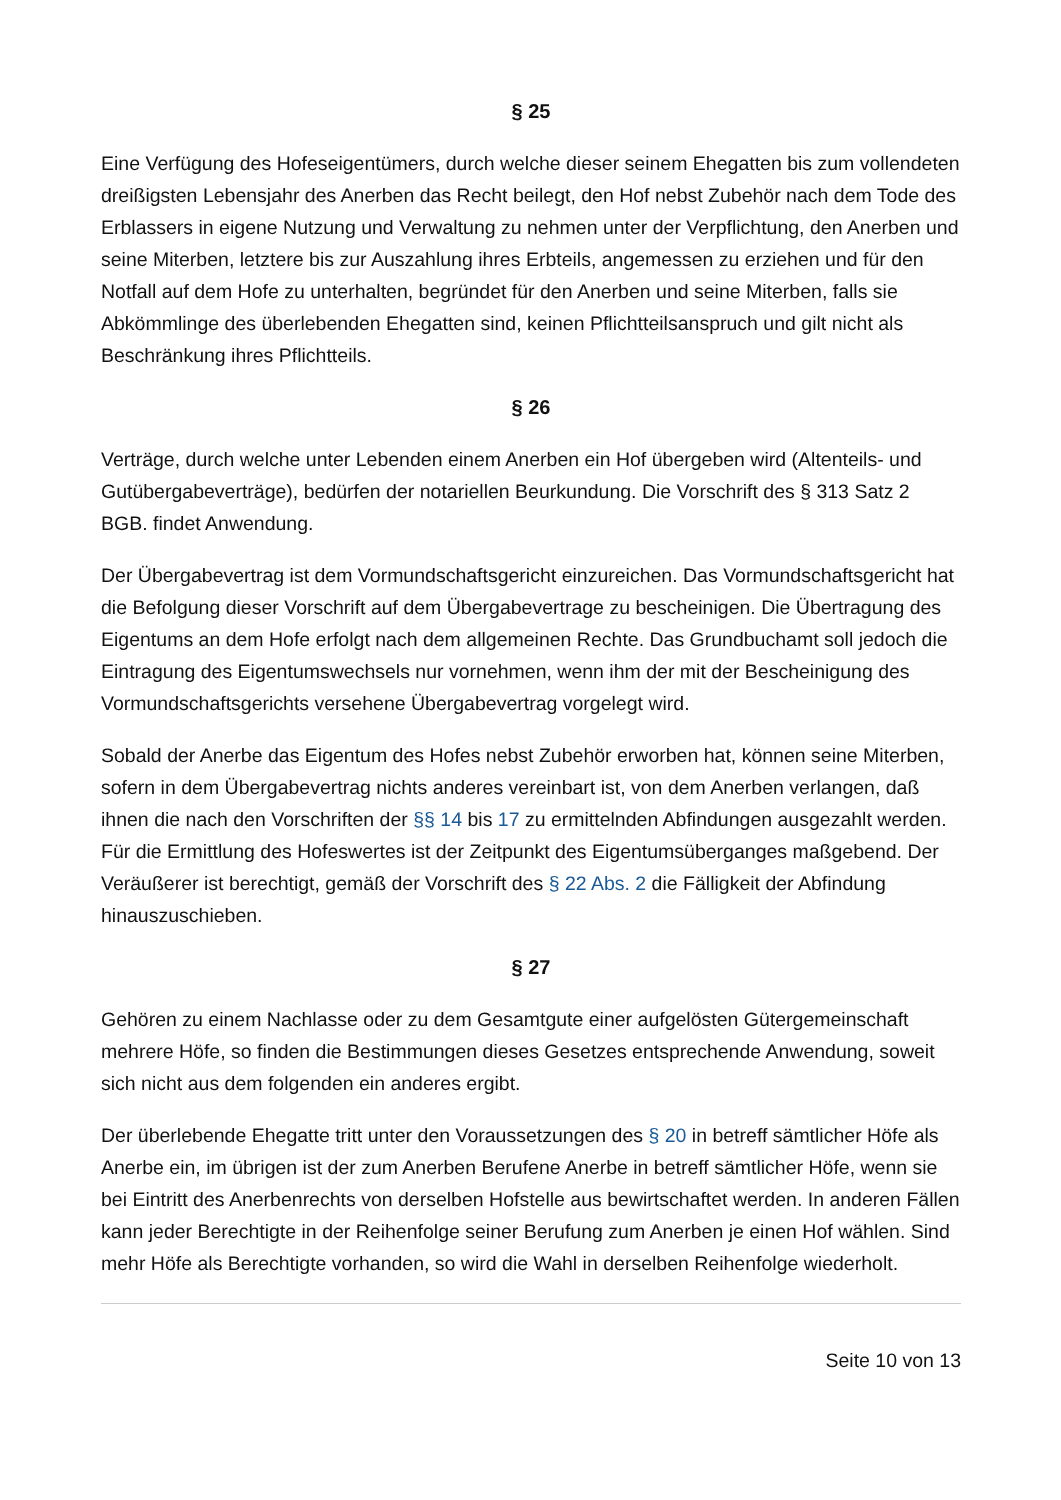§ 25
Eine Verfügung des Hofeseigentümers, durch welche dieser seinem Ehegatten bis zum vollendeten dreißigsten Lebensjahr des Anerben das Recht beilegt, den Hof nebst Zubehör nach dem Tode des Erblassers in eigene Nutzung und Verwaltung zu nehmen unter der Verpflichtung, den Anerben und seine Miterben, letztere bis zur Auszahlung ihres Erbteils, angemessen zu erziehen und für den Notfall auf dem Hofe zu unterhalten, begründet für den Anerben und seine Miterben, falls sie Abkömmlinge des überlebenden Ehegatten sind, keinen Pflichtteilsanspruch und gilt nicht als Beschränkung ihres Pflichtteils.
§ 26
Verträge, durch welche unter Lebenden einem Anerben ein Hof übergeben wird (Altenteils- und Gutübergabeverträge), bedürfen der notariellen Beurkundung. Die Vorschrift des § 313 Satz 2 BGB. findet Anwendung.
Der Übergabevertrag ist dem Vormundschaftsgericht einzureichen. Das Vormundschaftsgericht hat die Befolgung dieser Vorschrift auf dem Übergabevertrage zu bescheinigen. Die Übertragung des Eigentums an dem Hofe erfolgt nach dem allgemeinen Rechte. Das Grundbuchamt soll jedoch die Eintragung des Eigentumswechsels nur vornehmen, wenn ihm der mit der Bescheinigung des Vormundschaftsgerichts versehene Übergabevertrag vorgelegt wird.
Sobald der Anerbe das Eigentum des Hofes nebst Zubehör erworben hat, können seine Miterben, sofern in dem Übergabevertrag nichts anderes vereinbart ist, von dem Anerben verlangen, daß ihnen die nach den Vorschriften der §§ 14 bis 17 zu ermittelnden Abfindungen ausgezahlt werden. Für die Ermittlung des Hofeswertes ist der Zeitpunkt des Eigentumsüberganges maßgebend. Der Veräußerer ist berechtigt, gemäß der Vorschrift des § 22 Abs. 2 die Fälligkeit der Abfindung hinauszuschieben.
§ 27
Gehören zu einem Nachlasse oder zu dem Gesamtgute einer aufgelösten Gütergemeinschaft mehrere Höfe, so finden die Bestimmungen dieses Gesetzes entsprechende Anwendung, soweit sich nicht aus dem folgenden ein anderes ergibt.
Der überlebende Ehegatte tritt unter den Voraussetzungen des § 20 in betreff sämtlicher Höfe als Anerbe ein, im übrigen ist der zum Anerben Berufene Anerbe in betreff sämtlicher Höfe, wenn sie bei Eintritt des Anerbenrechts von derselben Hofstelle aus bewirtschaftet werden. In anderen Fällen kann jeder Berechtigte in der Reihenfolge seiner Berufung zum Anerben je einen Hof wählen. Sind mehr Höfe als Berechtigte vorhanden, so wird die Wahl in derselben Reihenfolge wiederholt.
Seite 10 von 13